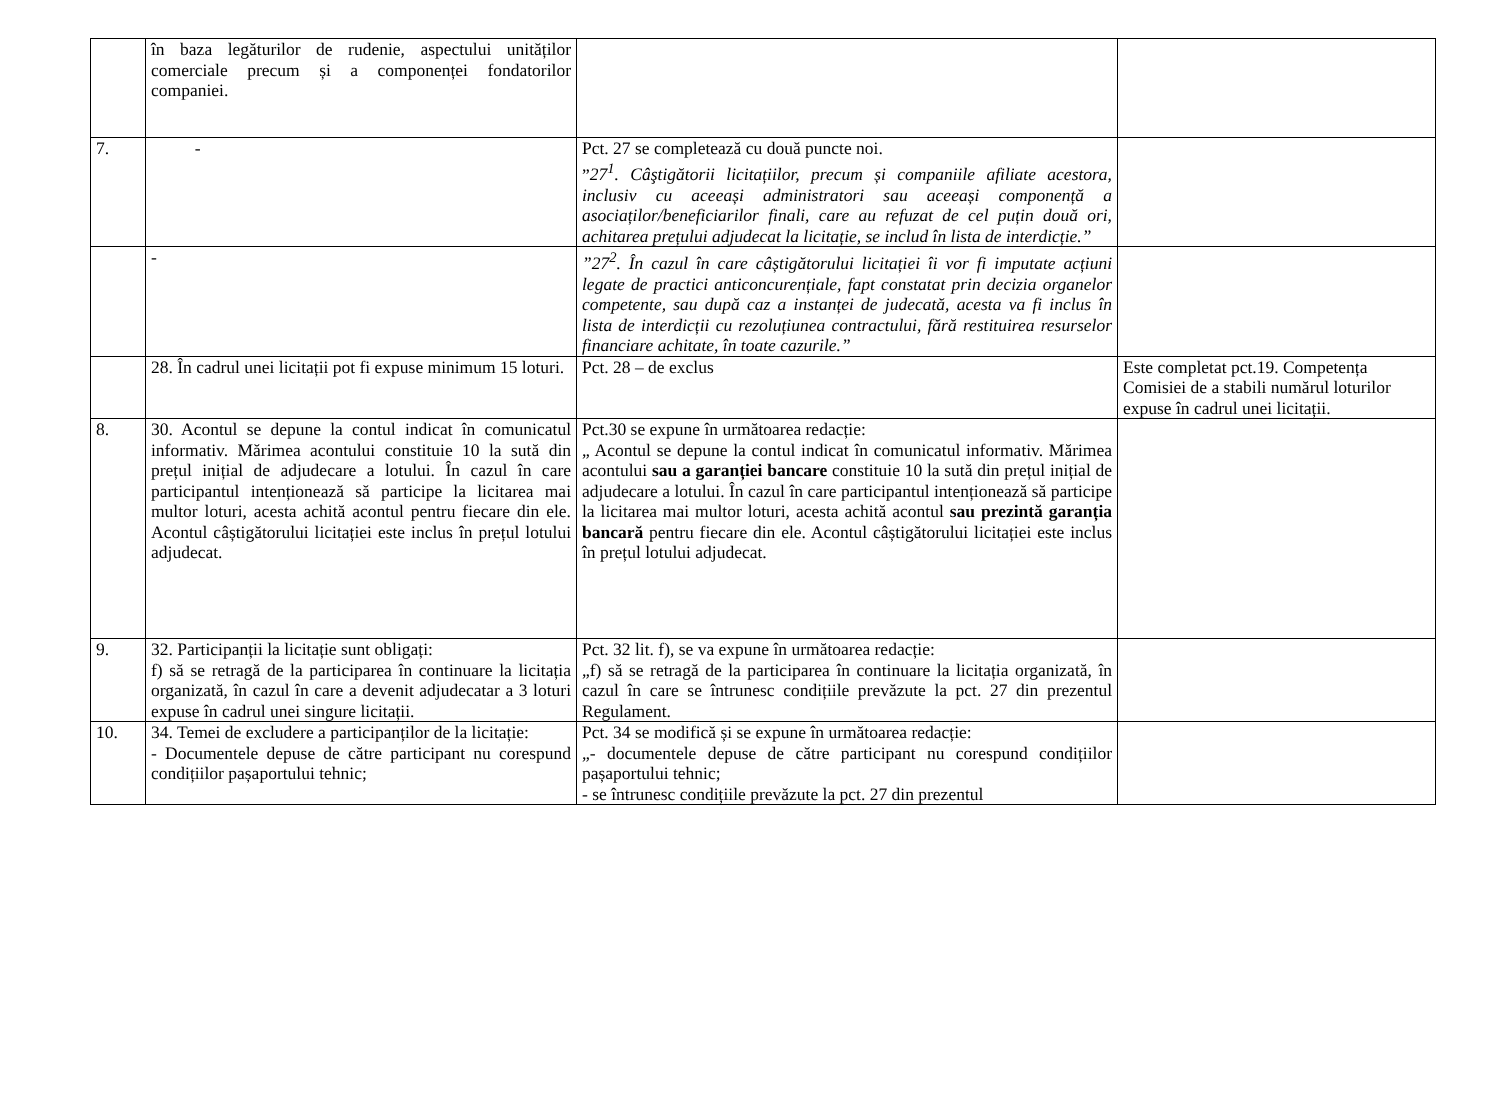| | în baza legăturilor de rudenie, aspectului unităților comerciale precum și a componenței fondatorilor companiei. | | |
| 7. | - | Pct. 27 se completează cu două puncte noi. ” 27<sup>1</sup>. Câştigătorii licitațiilor, precum și companiile afiliate acestora, inclusiv cu aceeași administratori sau aceeași componență a asociaților/beneficiarilor finali, care au refuzat de cel puțin două ori, achitarea prețului adjudecat la licitație, se includ în lista de interdicție.” | |
| | - | ”27<sup>2</sup>. În cazul în care câștigătorului licitației îi vor fi imputate acțiuni legate de practici anticoncurențiale, fapt constatat prin decizia organelor competente, sau după caz a instanței de judecată, acesta va fi inclus în lista de interdicții cu rezoluțiunea contractului, fără restituirea resurselor financiare achitate, în toate cazurile.” | |
| | 28. În cadrul unei licitații pot fi expuse minimum 15 loturi. | Pct. 28 – de exclus | Este completat pct.19. Competența Comisiei de a stabili numărul loturilor expuse în cadrul unei licitații. |
| 8. | 30. Acontul se depune la contul indicat în comunicatul informativ. Mărimea acontului constituie 10 la sută din prețul inițial de adjudecare a lotului. În cazul în care participantul intenționează să participe la licitarea mai multor loturi, acesta achită acontul pentru fiecare din ele. Acontul câștigătorului licitației este inclus în prețul lotului adjudecat. | Pct.30 se expune în următoarea redacție: „ Acontul se depune la contul indicat în comunicatul informativ. Mărimea acontului sau a garanției bancare constituie 10 la sută din prețul inițial de adjudecare a lotului. În cazul în care participantul intenționează să participe la licitarea mai multor loturi, acesta achită acontul sau prezintă garanția bancară pentru fiecare din ele. Acontul câștigătorului licitației este inclus în prețul lotului adjudecat. | |
| 9. | 32. Participanții la licitație sunt obligați: f) să se retragă de la participarea în continuare la licitația organizată, în cazul în care a devenit adjudecatar a 3 loturi expuse în cadrul unei singure licitații. | Pct. 32 lit. f), se va expune în următoarea redacție: „f) să se retragă de la participarea în continuare la licitația organizată, în cazul în care se întrunesc condițiile prevăzute la pct. 27 din prezentul Regulament. | |
| 10. | 34. Temei de excludere a participanților de la licitație: - Documentele depuse de către participant nu corespund condițiilor pașaportului tehnic; | Pct. 34 se modifică și se expune în următoarea redacție: „- documentele depuse de către participant nu corespund condițiilor pașaportului tehnic; - se întrunesc condițiile prevăzute la pct. 27 din prezentul | |